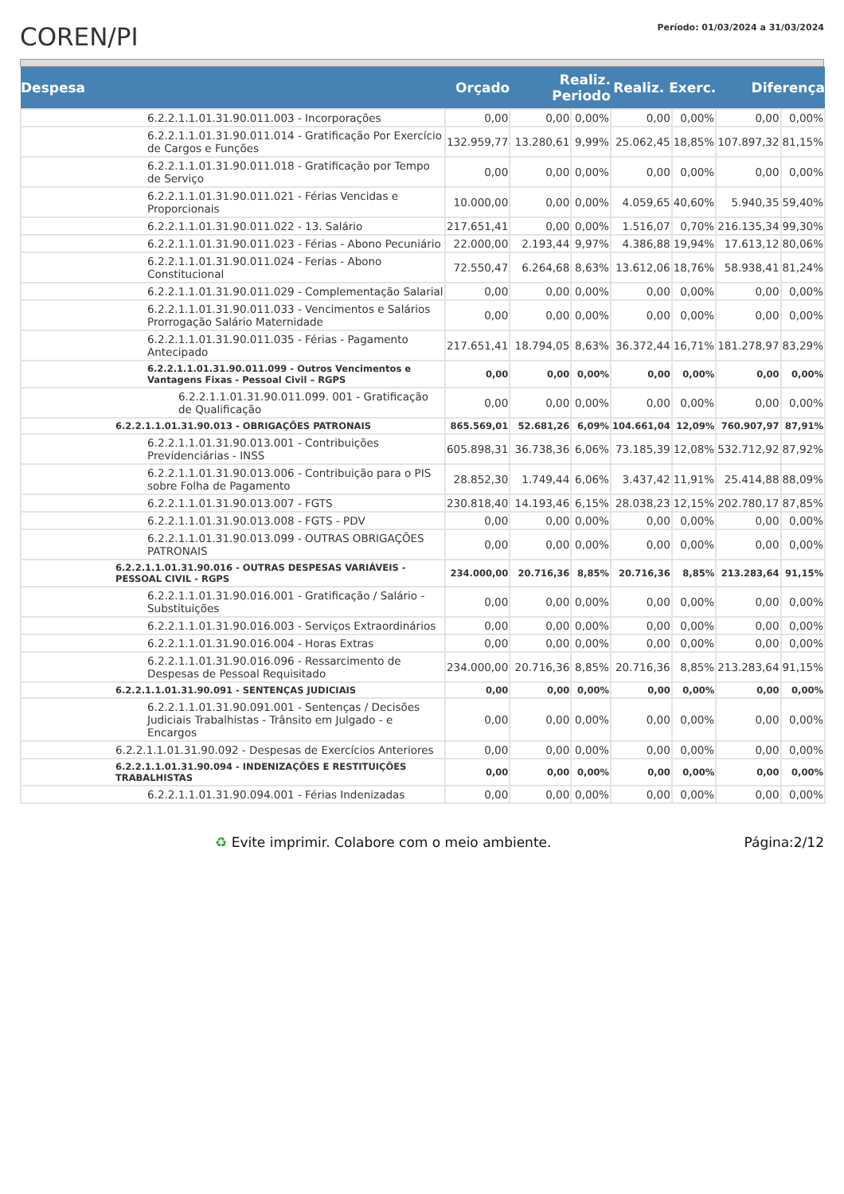COREN/PI
Período: 01/03/2024 a 31/03/2024
| Despesa | | Orçado | Realiz. Periodo | | Realiz. Exerc. | | Diferença | |
| --- | --- | --- | --- | --- | --- | --- | --- | --- |
| | 6.2.2.1.1.01.31.90.011.003 - Incorporações | 0,00 | 0,00 | 0,00% | 0,00 | 0,00% | 0,00 | 0,00% |
| | 6.2.2.1.1.01.31.90.011.014 - Gratificação Por Exercício de Cargos e Funções | 132.959,77 | 13.280,61 | 9,99% | 25.062,45 | 18,85% | 107.897,32 | 81,15% |
| | 6.2.2.1.1.01.31.90.011.018 - Gratificação por Tempo de Serviço | 0,00 | 0,00 | 0,00% | 0,00 | 0,00% | 0,00 | 0,00% |
| | 6.2.2.1.1.01.31.90.011.021 - Férias Vencidas e Proporcionais | 10.000,00 | 0,00 | 0,00% | 4.059,65 | 40,60% | 5.940,35 | 59,40% |
| | 6.2.2.1.1.01.31.90.011.022 - 13. Salário | 217.651,41 | 0,00 | 0,00% | 1.516,07 | 0,70% | 216.135,34 | 99,30% |
| | 6.2.2.1.1.01.31.90.011.023 - Férias - Abono Pecuniário | 22.000,00 | 2.193,44 | 9,97% | 4.386,88 | 19,94% | 17.613,12 | 80,06% |
| | 6.2.2.1.1.01.31.90.011.024 - Ferias - Abono Constitucional | 72.550,47 | 6.264,68 | 8,63% | 13.612,06 | 18,76% | 58.938,41 | 81,24% |
| | 6.2.2.1.1.01.31.90.011.029 - Complementação Salarial | 0,00 | 0,00 | 0,00% | 0,00 | 0,00% | 0,00 | 0,00% |
| | 6.2.2.1.1.01.31.90.011.033 - Vencimentos e Salários Prorrogação Salário Maternidade | 0,00 | 0,00 | 0,00% | 0,00 | 0,00% | 0,00 | 0,00% |
| | 6.2.2.1.1.01.31.90.011.035 - Férias - Pagamento Antecipado | 217.651,41 | 18.794,05 | 8,63% | 36.372,44 | 16,71% | 181.278,97 | 83,29% |
| | 6.2.2.1.1.01.31.90.011.099 - Outros Vencimentos e Vantagens Fixas - Pessoal Civil – RGPS | 0,00 | 0,00 | 0,00% | 0,00 | 0,00% | 0,00 | 0,00% |
| | 6.2.2.1.1.01.31.90.011.099. 001 - Gratificação de Qualificação | 0,00 | 0,00 | 0,00% | 0,00 | 0,00% | 0,00 | 0,00% |
| 6.2.2.1.1.01.31.90.013 - OBRIGAÇÕES PATRONAIS | | 865.569,01 | 52.681,26 | 6,09% | 104.661,04 | 12,09% | 760.907,97 | 87,91% |
| | 6.2.2.1.1.01.31.90.013.001 - Contribuições Previdenciárias - INSS | 605.898,31 | 36.738,36 | 6,06% | 73.185,39 | 12,08% | 532.712,92 | 87,92% |
| | 6.2.2.1.1.01.31.90.013.006 - Contribuição para o PIS sobre Folha de Pagamento | 28.852,30 | 1.749,44 | 6,06% | 3.437,42 | 11,91% | 25.414,88 | 88,09% |
| | 6.2.2.1.1.01.31.90.013.007 - FGTS | 230.818,40 | 14.193,46 | 6,15% | 28.038,23 | 12,15% | 202.780,17 | 87,85% |
| | 6.2.2.1.1.01.31.90.013.008 - FGTS - PDV | 0,00 | 0,00 | 0,00% | 0,00 | 0,00% | 0,00 | 0,00% |
| | 6.2.2.1.1.01.31.90.013.099 - OUTRAS OBRIGAÇÕES PATRONAIS | 0,00 | 0,00 | 0,00% | 0,00 | 0,00% | 0,00 | 0,00% |
| 6.2.2.1.1.01.31.90.016 - OUTRAS DESPESAS VARIÁVEIS - PESSOAL CIVIL - RGPS | | 234.000,00 | 20.716,36 | 8,85% | 20.716,36 | 8,85% | 213.283,64 | 91,15% |
| | 6.2.2.1.1.01.31.90.016.001 - Gratificação / Salário - Substituições | 0,00 | 0,00 | 0,00% | 0,00 | 0,00% | 0,00 | 0,00% |
| | 6.2.2.1.1.01.31.90.016.003 - Serviços Extraordinários | 0,00 | 0,00 | 0,00% | 0,00 | 0,00% | 0,00 | 0,00% |
| | 6.2.2.1.1.01.31.90.016.004 - Horas Extras | 0,00 | 0,00 | 0,00% | 0,00 | 0,00% | 0,00 | 0,00% |
| | 6.2.2.1.1.01.31.90.016.096 - Ressarcimento de Despesas de Pessoal Requisitado | 234.000,00 | 20.716,36 | 8,85% | 20.716,36 | 8,85% | 213.283,64 | 91,15% |
| 6.2.2.1.1.01.31.90.091 - SENTENÇAS JUDICIAIS | | 0,00 | 0,00 | 0,00% | 0,00 | 0,00% | 0,00 | 0,00% |
| | 6.2.2.1.1.01.31.90.091.001 - Sentenças / Decisões Judiciais Trabalhistas - Trânsito em Julgado - e Encargos | 0,00 | 0,00 | 0,00% | 0,00 | 0,00% | 0,00 | 0,00% |
| 6.2.2.1.1.01.31.90.092 - Despesas de Exercícios Anteriores | | 0,00 | 0,00 | 0,00% | 0,00 | 0,00% | 0,00 | 0,00% |
| 6.2.2.1.1.01.31.90.094 - INDENIZAÇÕES E RESTITUIÇÕES TRABALHISTAS | | 0,00 | 0,00 | 0,00% | 0,00 | 0,00% | 0,00 | 0,00% |
| | 6.2.2.1.1.01.31.90.094.001 - Férias Indenizadas | 0,00 | 0,00 | 0,00% | 0,00 | 0,00% | 0,00 | 0,00% |
♻ Evite imprimir. Colabore com o meio ambiente. Página:2/12